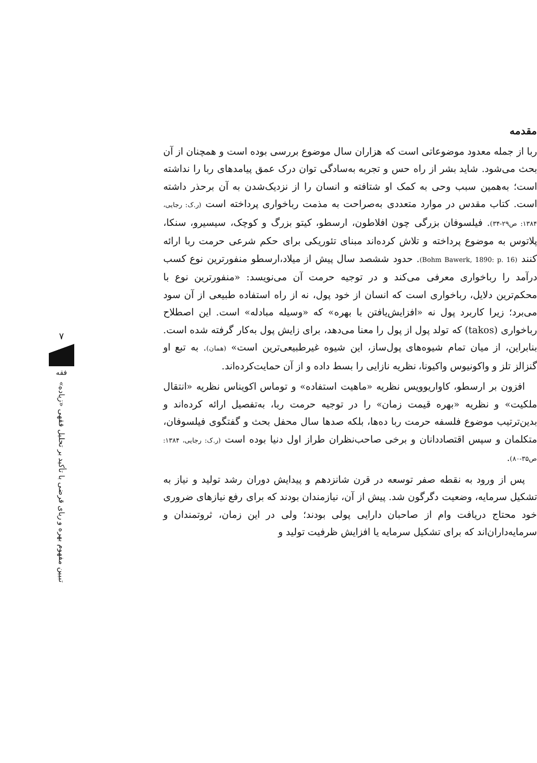مقدمه
ربا از جمله معدود موضوعاتی است که هزاران سال موضوع بررسی بوده است و همچنان از آن بحث می‌شود. شاید بشر از راه حس و تجربه به‌سادگی توان درک عمق پیامدهای ربا را نداشته است؛ به‌همین سبب وحی به کمک او شتافته و انسان را از نزدیک‌شدن به آن برحذر داشته است. کتاب مقدس در موارد متعددی به‌صراحت به مذمت رباخواری پرداخته است (ر.ک: رجایی، ۱۳۸۴: ص۲۹-۳۴). فیلسوفان بزرگی چون افلاطون، ارسطو، کیتو بزرگ و کوچک، سیسیرو، سنکا، پلاتوس به موضوع پرداخته و تلاش کرده‌اند مبنای تئوریکی برای حکم شرعی حرمت ربا ارائه کنند (Bohm Bawerk, 1890: p. 16). حدود ششصد سال پیش از میلاد،ارسطو منفورترین نوع کسب درآمد را رباخواری معرفی می‌کند و در توجیه حرمت آن می‌نویسد: «منفورترین نوع با محکم‌ترین دلایل، رباخواری است که انسان از خود پول، نه از راه استفاده طبیعی از آن سود می‌برد؛ زیرا کاربرد پول نه «افزایش‌یافتن با بهره» که «وسیله مبادله» است. این اصطلاح رباخواری (takos) که تولد پول از پول را معنا می‌دهد، برای زایش پول به‌کار گرفته شده است. بنابراین، از میان تمام شیوه‌های پول‌ساز، این شیوه غیرطبیعی‌ترین است» (همان). به تبع او گنزالز تلز و واکونیوس واکیونا، نظریه نازایی را بسط داده و از آن حمایت‌کرده‌اند.
افزون بر ارسطو، کاواریوویس نظریه «ماهیت استفاده» و توماس اکویناس نظریه «انتقال ملکیت» و نظریه «بهره قیمت زمان» را در توجیه حرمت ربا، به‌تفصیل ارائه کرده‌اند و بدین‌ترتیب موضوع فلسفه حرمت ربا ده‌ها، بلکه صدها سال محفل بحث و گفتگوی فیلسوفان، متکلمان و سپس اقتصاددانان و برخی صاحب‌نظران طراز اول دنیا بوده است (ر.ک: رجایی، ۱۳۸۴: ص۳۵-۸۰).
پس از ورود به نقطه صفر توسعه در قرن شانزدهم و پیدایش دوران رشد تولید و نیاز به تشکیل سرمایه، وضعیت دگرگون شد. پیش از آن، نیازمندان بودند که برای رفع نیازهای ضروری خود محتاج دریافت وام از صاحبان دارایی پولی بودند؛ ولی در این زمان، ثروتمندان و سرمایه‌داران‌اند که برای تشکیل سرمایه یا افزایش ظرفیت تولید و
۷
فقه
تبیین مفهوم بهره و ربای قرضی با تأکید بر تحلیل فقهی «زیاده»